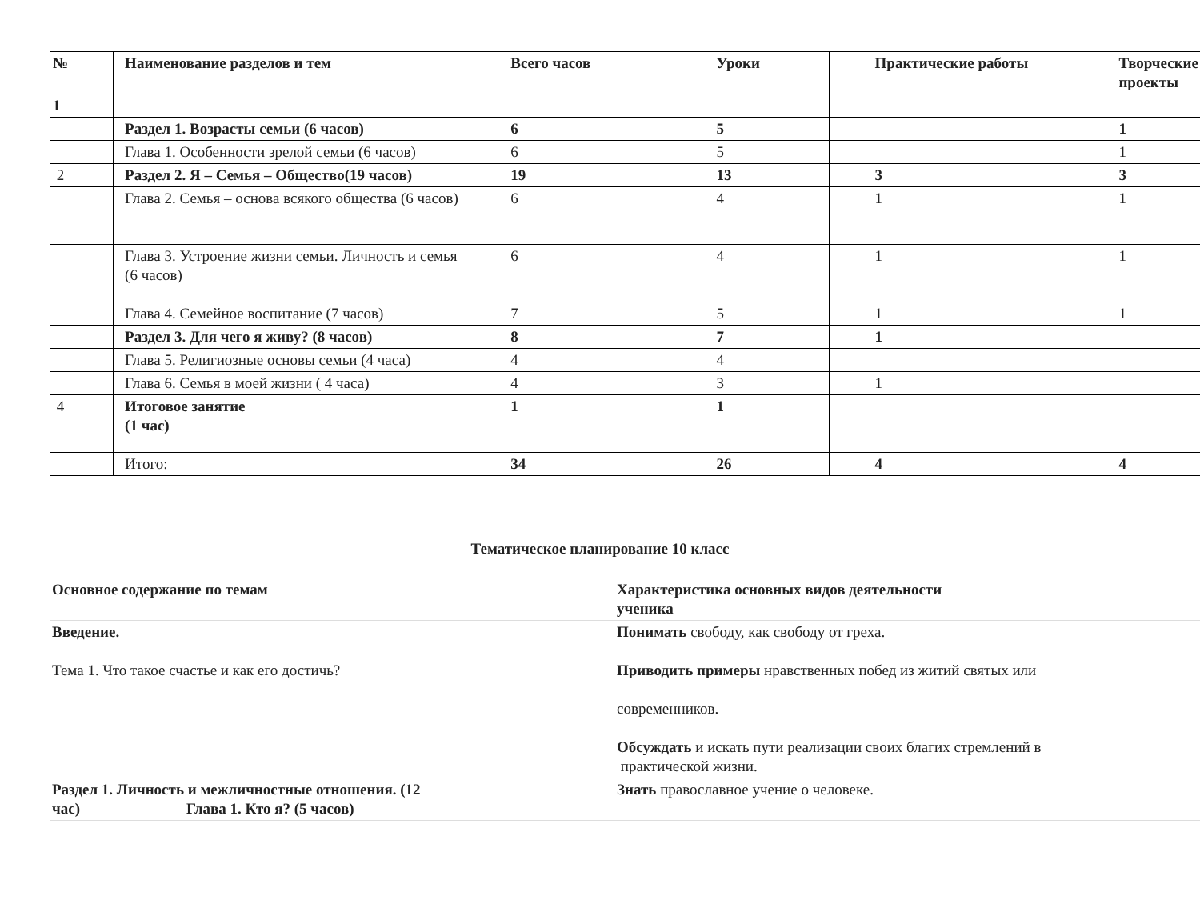| № | Наименование разделов и тем | Всего часов | Уроки | Практические работы | Творческие проекты |
| 1 | | | | | |
| | Раздел 1. Возрасты семьи (6 часов) | 6 | 5 | | 1 |
| | Глава 1. Особенности зрелой семьи (6 часов) | 6 | 5 | | 1 |
| 2 | Раздел 2. Я – Семья – Общество(19 часов) | 19 | 13 | 3 | 3 |
| | Глава 2. Семья – основа всякого общества (6 часов) | 6 | 4 | 1 | 1 |
| | Глава 3. Устроение жизни семьи. Личность и семья (6 часов) | 6 | 4 | 1 | 1 |
| | Глава 4. Семейное воспитание (7 часов) | 7 | 5 | 1 | 1 |
| | Раздел 3. Для чего я живу? (8 часов) | 8 | 7 | 1 | |
| | Глава 5. Религиозные основы семьи (4 часа) | 4 | 4 | | |
| | Глава 6. Семья в моей жизни ( 4 часа) | 4 | 3 | 1 | |
| 4 | Итоговое занятие (1 час) | 1 | 1 | | |
| | Итого: | 34 | 26 | 4 | 4 |
Тематическое планирование 10 класс
| Основное содержание по темам | Характеристика основных видов деятельности ученика |
| Введение. Тема 1. Что такое счастье и как его достичь? | Понимать свободу, как свободу от греха. Приводить примеры нравственных побед из житий святых или современников. Обсуждать и искать пути реализации своих благих стремлений в практической жизни. |
| Раздел 1. Личность и межличностные отношения. (12 час) Глава 1. Кто я? (5 часов) | Знать православное учение о человеке. |